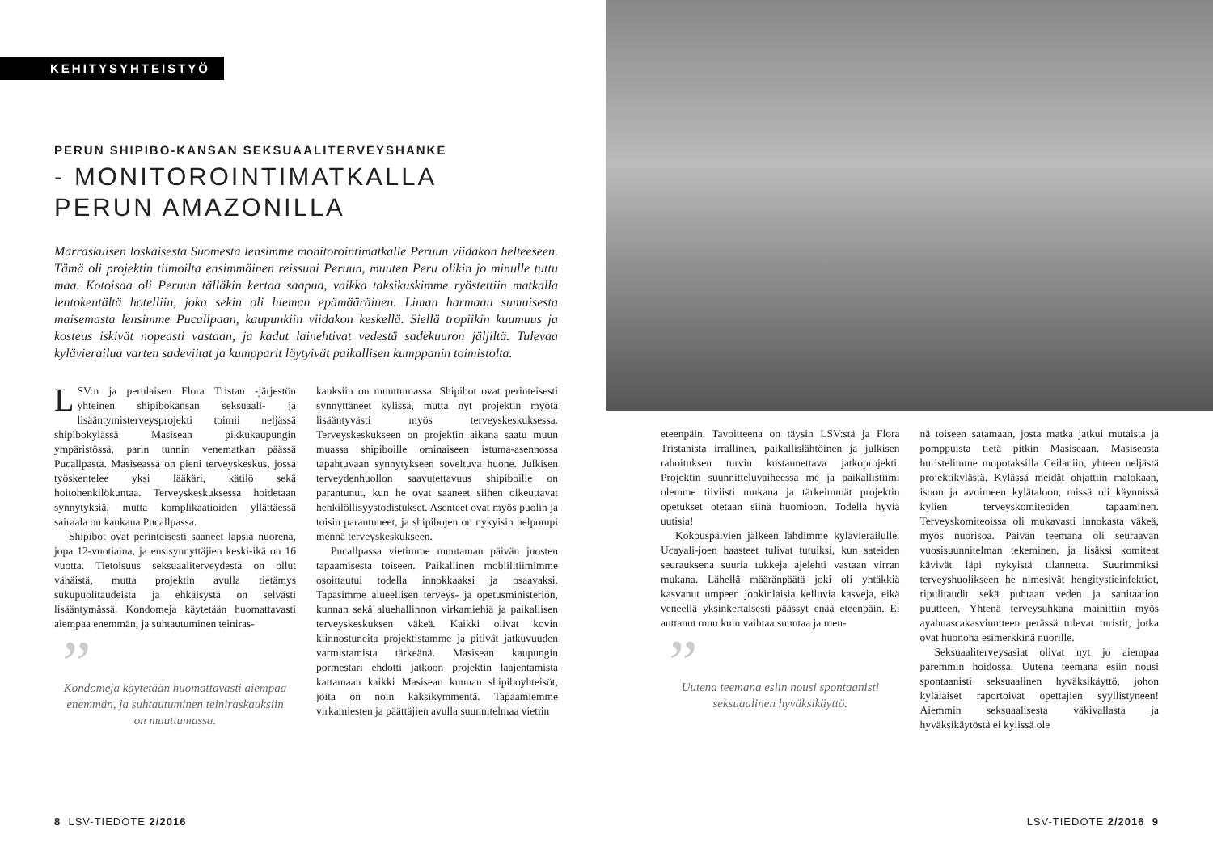KEHITYSYHTEISTYÖ
PERUN SHIPIBO-KANSAN SEKSUAALITERVEYSHANKE
- MONITOROINTIMATKALLA
PERUN AMAZONILLA
Marraskuisen loskaisesta Suomesta lensimme monitorointimatkalle Peruun viidakon helteeseen. Tämä oli projektin tiimoilta ensimmäinen reissuni Peruun, muuten Peru olikin jo minulle tuttu maa. Kotoisaa oli Peruun tälläkin kertaa saapua, vaikka taksikuskimme ryöstettiin matkalla lentokentältä hotelliin, joka sekin oli hieman epämääräinen. Liman harmaan sumuisesta maisemasta lensimme Pucallpaan, kaupunkiin viidakon keskellä. Siellä tropiikin kuumuus ja kosteus iskivät nopeasti vastaan, ja kadut lainehtivat vedestä sadekuuron jäljiltä. Tulevaa kylävierailua varten sadeviitat ja kumpparit löytyivät paikallisen kumppanin toimistolta.
LSV:n ja perulaisen Flora Tristan -järjestön yhteinen shipibokansan seksuaali- ja lisääntymisterveysprojekti toimii neljässä shipibokylässä Masisean pikkukaupungin ympäristössä, parin tunnin venematkan päässä Pucallpasta. Masiseassa on pieni terveyskeskus, jossa työskentelee yksi lääkäri, kätilö sekä hoitohenkilökuntaa. Terveyskeskuksessa hoidetaan synnytyksiä, mutta komplikaatioiden yllättäessä sairaala on kaukana Pucallpassa.
Shipibot ovat perinteisesti saaneet lapsia nuorena, jopa 12-vuotiaina, ja ensisynnyttäjien keski-ikä on 16 vuotta. Tietoisuus seksuaaliterveydestä on ollut vähäistä, mutta projektin avulla tietämys sukupuolitaudeista ja ehkäisystä on selvästi lisääntymässä. Kondomeja käytetään huomattavasti aiempaa enemmän, ja suhtautuminen teiniras-
”
Kondomeja käytetään huomattavasti aiempaa enemmän, ja suhtautuminen teiniraskauksiin on muuttumassa.
kauksiin on muuttumassa. Shipibot ovat perinteisesti synnyttäneet kylissä, mutta nyt projektin myötä lisääntyvästi myös terveyskeskuksessa. Terveyskeskukseen on projektin aikana saatu muun muassa shipiboille ominaiseen istuma-asennossa tapahtuvaan synnytykseen soveltuva huone. Julkisen terveydenhuollon saavutettavuus shipiboille on parantunut, kun he ovat saaneet siihen oikeuttavat henkilöllisyystodistukset. Asenteet ovat myös puolin ja toisin parantuneet, ja shipibojen on nykyisin helpompi mennä terveyskeskukseen.
Pucallpassa vietimme muutaman päivän juosten tapaamisesta toiseen. Paikallinen mobiilitiimimme osoittautui todella innokkaaksi ja osaavaksi. Tapasimme alueellisen terveys- ja opetusministeriön, kunnan sekä aluehallinnon virkamiehiä ja paikallisen terveyskeskuksen väkeä. Kaikki olivat kovin kiinnostuneita projektistamme ja pitivät jatkuvuuden varmistamista tärkeänä. Masisean kaupungin pormestari ehdotti jatkoon projektin laajentamista kattamaan kaikki Masisean kunnan shipiboyhteisöt, joita on noin kaksikymmentä. Tapaamiemme virkamiesten ja päättäjien avulla suunnitelmaa vietiin
8 LSV-TIEDOTE 2/2016
eteenpäin. Tavoitteena on täysin LSV:stä ja Flora Tristanista irrallinen, paikallislähtöinen ja julkisen rahoituksen turvin kustannettava jatkoprojekti. Projektin suunnitteluvaiheessa me ja paikallistiimi olemme tiiviisti mukana ja tärkeimmät projektin opetukset otetaan siinä huomioon. Todella hyviä uutisia!
Kokouspäivien jälkeen lähdimme kylävierailulle. Ucayali-joen haasteet tulivat tutuiksi, kun sateiden seurauksena suuria tukkeja ajelehti vastaan virran mukana. Lähellä määränpäätä joki oli yhtäkkiä kasvanut umpeen jonkinlaisia kelluvia kasveja, eikä veneellä yksinkertaisesti päässyt enää eteenpäin. Ei auttanut muu kuin vaihtaa suuntaa ja men-
”
Uutena teemana esiin nousi spontaanisti seksuaalinen hyväksikäyttö.
nä toiseen satamaan, josta matka jatkui mutaista ja pomppuista tietä pitkin Masiseaan. Masiseasta huristelimme mopotaksilla Ceilaniin, yhteen neljästä projektikylästä. Kylässä meidät ohjattiin malokaan, isoon ja avoimeen kylätaloon, missä oli käynnissä kylien terveyskomiteoiden tapaaminen. Terveyskomiteoissa oli mukavasti innokasta väkeä, myös nuorisoa. Päivän teemana oli seuraavan vuosisuunnitelman tekeminen, ja lisäksi komiteat kävivät läpi nykyistä tilannetta. Suurimmiksi terveyshuolikseen he nimesivät hengitystieinfektiot, ripulitaudit sekä puhtaan veden ja sanitaation puutteen. Yhtenä terveysuhkana mainittiin myös ayahuascakasviuutteen perässä tulevat turistit, jotka ovat huonona esimerkkinä nuorille.
Seksuaaliterveysasiat olivat nyt jo aiempaa paremmin hoidossa. Uutena teemana esiin nousi spontaanisti seksuaalinen hyväksikäyttö, johon kyläläiset raportoivat opettajien syyllistyneen! Aiemmin seksuaalisesta väkivallasta ja hyväksikäytöstä ei kylissä ole
LSV-TIEDOTE 2/2016 9